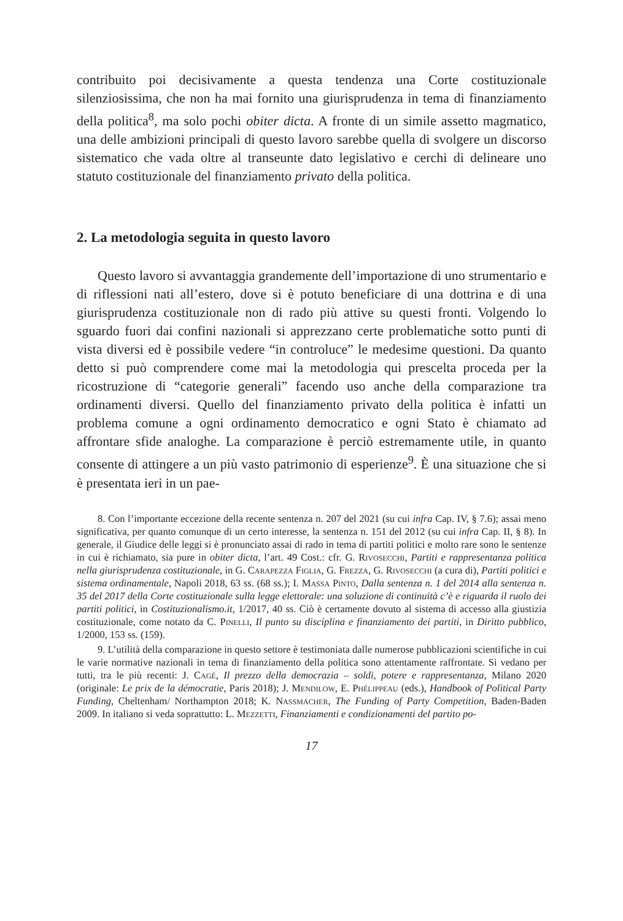contribuito poi decisivamente a questa tendenza una Corte costituzionale silenziosissima, che non ha mai fornito una giurisprudenza in tema di finanziamento della politica<sup>8</sup>, ma solo pochi obiter dicta. A fronte di un simile assetto magmatico, una delle ambizioni principali di questo lavoro sarebbe quella di svolgere un discorso sistematico che vada oltre al transeunte dato legislativo e cerchi di delineare uno statuto costituzionale del finanziamento privato della politica.
2. La metodologia seguita in questo lavoro
Questo lavoro si avvantaggia grandemente dell’importazione di uno strumentario e di riflessioni nati all’estero, dove si è potuto beneficiare di una dottrina e di una giurisprudenza costituzionale non di rado più attive su questi fronti. Volgendo lo sguardo fuori dai confini nazionali si apprezzano certe problematiche sotto punti di vista diversi ed è possibile vedere “in controluce” le medesime questioni. Da quanto detto si può comprendere come mai la metodologia qui prescelta proceda per la ricostruzione di “categorie generali” facendo uso anche della comparazione tra ordinamenti diversi. Quello del finanziamento privato della politica è infatti un problema comune a ogni ordinamento democratico e ogni Stato è chiamato ad affrontare sfide analoghe. La comparazione è perciò estremamente utile, in quanto consente di attingere a un più vasto patrimonio di esperienze<sup>9</sup>. È una situazione che si è presentata ieri in un pae-
8. Con l’importante eccezione della recente sentenza n. 207 del 2021 (su cui infra Cap. IV, § 7.6); assai meno significativa, per quanto comunque di un certo interesse, la sentenza n. 151 del 2012 (su cui infra Cap. II, § 8). In generale, il Giudice delle leggi si è pronunciato assai di rado in tema di partiti politici e molto rare sono le sentenze in cui è richiamato, sia pure in obiter dicta, l’art. 49 Cost.: cfr. G. Rivosecchi, Partiti e rappresentanza politica nella giurisprudenza costituzionale, in G. Carapezza Figlia, G. Frezza, G. Rivosecchi (a cura di), Partiti politici e sistema ordinamentale, Napoli 2018, 63 ss. (68 ss.); I. Massa Pinto, Dalla sentenza n. 1 del 2014 alla sentenza n. 35 del 2017 della Corte costituzionale sulla legge elettorale: una soluzione di continuità c’è e riguarda il ruolo dei partiti politici, in Costituzionalismo.it, 1/2017, 40 ss. Ciò è certamente dovuto al sistema di accesso alla giustizia costituzionale, come notato da C. Pinelli, Il punto su disciplina e finanziamento dei partiti, in Diritto pubblico, 1/2000, 153 ss. (159).
9. L’utilità della comparazione in questo settore è testimoniata dalle numerose pubblicazioni scientifiche in cui le varie normative nazionali in tema di finanziamento della politica sono attentamente raffrontate. Si vedano per tutti, tra le più recenti: J. Cagé, Il prezzo della democrazia – soldi, potere e rappresentanza, Milano 2020 (originale: Le prix de la démocratie, Paris 2018); J. Mendilow, E. Phélippeau (eds.), Handbook of Political Party Funding, Cheltenham/ Northampton 2018; K. Nassmacher, The Funding of Party Competition, Baden-Baden 2009. In italiano si veda soprattutto: L. Mezzetti, Finanziamenti e condizionamenti del partito po-
17